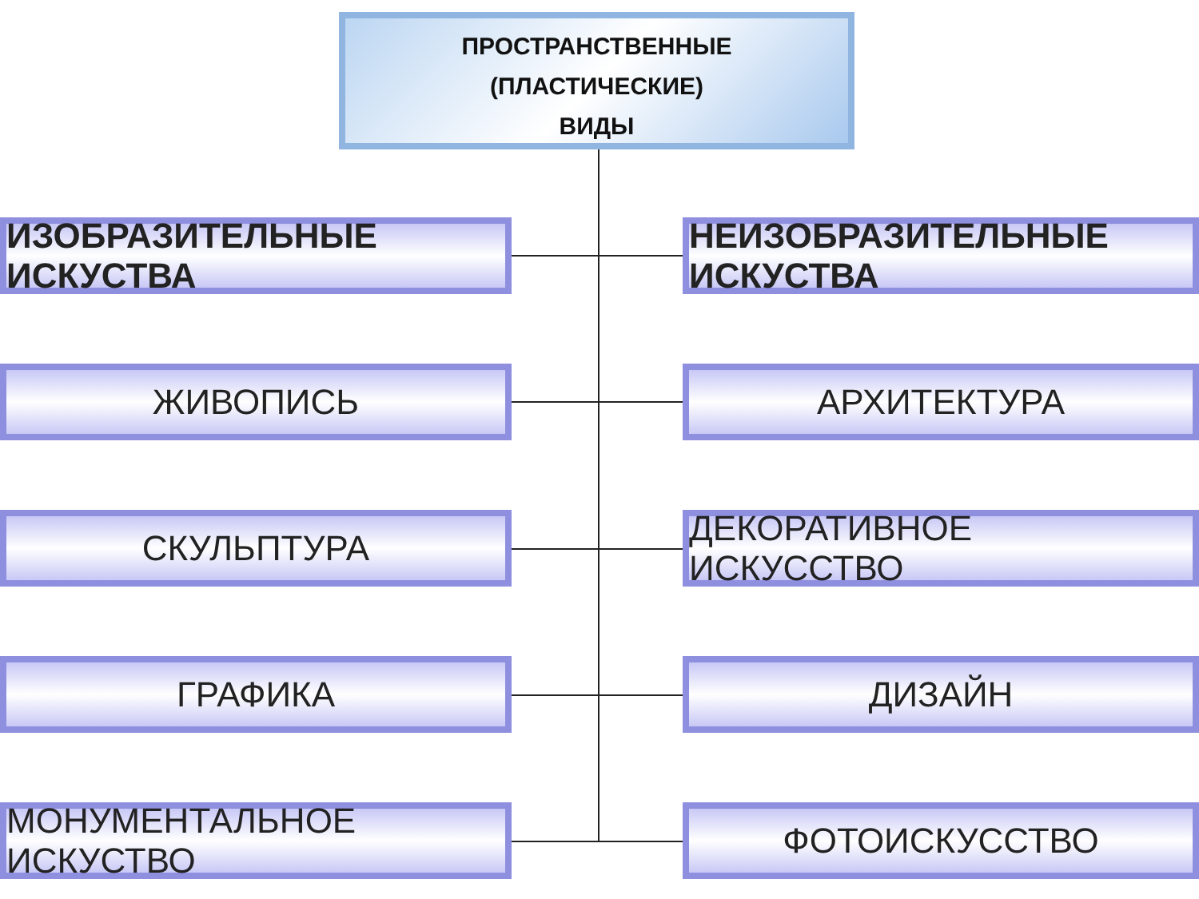ПРОСТРАНСТВЕННЫЕ
(ПЛАСТИЧЕСКИЕ)
ВИДЫ
ИЗОБРАЗИТЕЛЬНЫЕ ИСКУСТВА НЕИЗОБРАЗИТЕЛЬНЫЕ ИСКУСТВА
ЖИВОПИСЬ АРХИТЕКТУРА
СКУЛЬПТУРА ДЕКОРАТИВНОЕ ИСКУССТВО
ГРАФИКА ДИЗАЙН
МОНУМЕНТАЛЬНОЕ ИСКУСТВО ФОТОИСКУССТВО